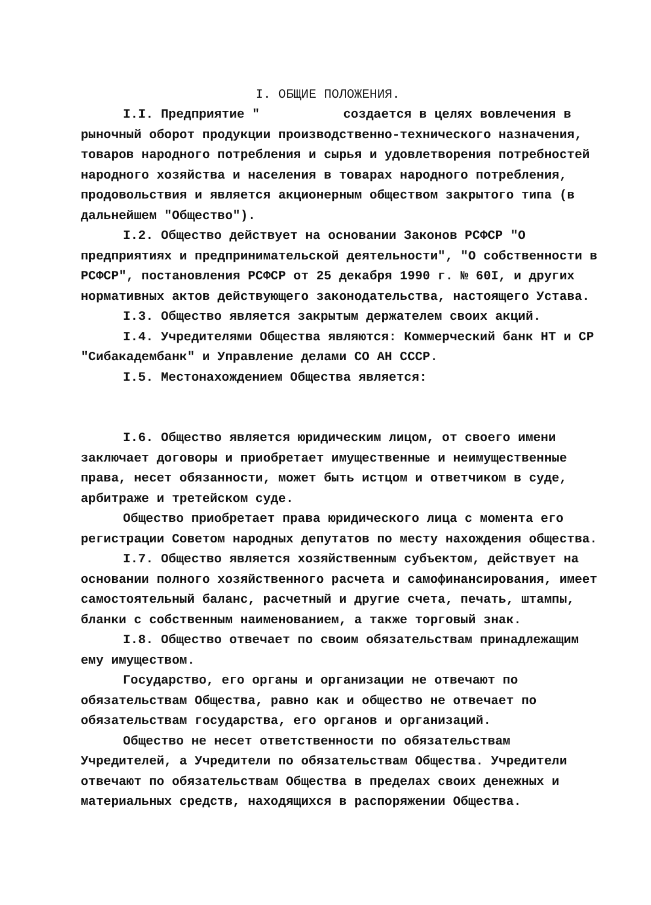I. ОБЩИЕ ПОЛОЖЕНИЯ.
I.I. Предприятие " создается в целях вовлечения в рыночный оборот продукции производственно-технического назначения, товаров народного потребления и сырья и удовлетворения потребностей народного хозяйства и населения в товарах народного потребления, продовольствия и является акционерным обществом закрытого типа (в дальнейшем "Общество").
I.2. Общество действует на основании Законов РСФСР "О предприятиях и предпринимательской деятельности", "О собственности в РСФСР", постановления РСФСР от 25 декабря 1990 г. № 60I, и других нормативных актов действующего законодательства, настоящего Устава.
I.3. Общество является закрытым держателем своих акций.
I.4. Учредителями Общества являются: Коммерческий банк НТ и СР "Сибакадембанк" и Управление делами СО АН СССР.
I.5. Местонахождением Общества является:
I.6. Общество является юридическим лицом, от своего имени заключает договоры и приобретает имущественные и неимущественные права, несет обязанности, может быть истцом и ответчиком в суде, арбитраже и третейском суде.
Общество приобретает права юридического лица с момента его регистрации Советом народных депутатов по месту нахождения общества.
I.7. Общество является хозяйственным субъектом, действует на основании полного хозяйственного расчета и самофинансирования, имеет самостоятельный баланс, расчетный и другие счета, печать, штампы, бланки с собственным наименованием, а также торговый знак.
I.8. Общество отвечает по своим обязательствам принадлежащим ему имуществом.
Государство, его органы и организации не отвечают по обязательствам Общества, равно как и общество не отвечает по обязательствам государства, его органов и организаций.
Общество не несет ответственности по обязательствам Учредителей, а Учредители по обязательствам Общества. Учредители отвечают по обязательствам Общества в пределах своих денежных и материальных средств, находящихся в распоряжении Общества.